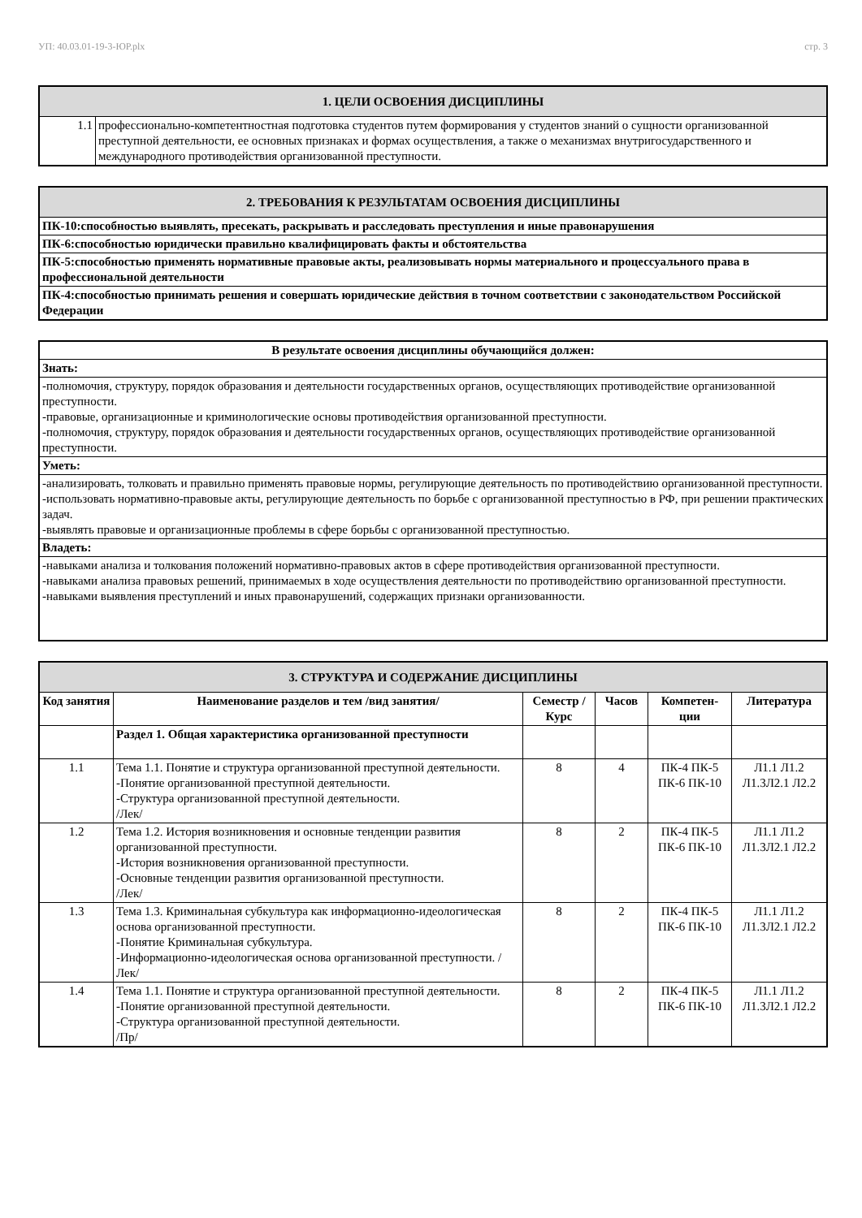УП: 40.03.01-19-3-ЮР.plx стр. 3
| 1. ЦЕЛИ ОСВОЕНИЯ ДИСЦИПЛИНЫ | |
| 1.1 | профессионально-компетентностная подготовка студентов путем формирования у студентов знаний о сущности организованной преступной деятельности, ее основных признаках и формах осуществления, а также о механизмах внутригосударственного и международного противодействия организованной преступности. |
| 2. ТРЕБОВАНИЯ К РЕЗУЛЬТАТАМ ОСВОЕНИЯ ДИСЦИПЛИНЫ |
| ПК-10:способностью выявлять, пресекать, раскрывать и расследовать преступления и иные правонарушения |
| ПК-6:способностью юридически правильно квалифицировать факты и обстоятельства |
| ПК-5:способностью применять нормативные правовые акты, реализовывать нормы материального и процессуального права в профессиональной деятельности |
| ПК-4:способностью принимать решения и совершать юридические действия в точном соответствии с законодательством Российской Федерации |
| В результате освоения дисциплины обучающийся должен: |
| Знать: |
| -полномочия, структуру, порядок образования и деятельности государственных органов, осуществляющих противодействие организованной преступности. -правовые, организационные и криминологические основы противодействия организованной преступности. -полномочия, структуру, порядок образования и деятельности государственных органов, осуществляющих противодействие организованной преступности. |
| Уметь: |
| -анализировать, толковать и правильно применять правовые нормы, регулирующие деятельность по противодействию организованной преступности. -использовать нормативно-правовые акты, регулирующие деятельность по борьбе с организованной преступностью в РФ, при решении практических задач. -выявлять правовые и организационные проблемы в сфере борьбы с организованной преступностью. |
| Владеть: |
| -навыками анализа и толкования положений нормативно-правовых актов в сфере противодействия организованной преступности. -навыками анализа правовых решений, принимаемых в ходе осуществления деятельности по противодействию организованной преступности. -навыками выявления преступлений и иных правонарушений, содержащих признаки организованности. |
| 3. СТРУКТУРА И СОДЕРЖАНИЕ ДИСЦИПЛИНЫ | | | | | |
| Код занятия | Наименование разделов и тем /вид занятия/ | Семестр / Курс | Часов | Компетен-ции | Литература |
| | Раздел 1. Общая характеристика организованной преступности | | | | |
| 1.1 | Тема 1.1. Понятие и структура организованной преступной деятельности. -Понятие организованной преступной деятельности. -Структура организованной преступной деятельности. /Лек/ | 8 | 4 | ПК-4 ПК-5 ПК-6 ПК-10 | Л1.1 Л1.2 Л1.3Л2.1 Л2.2 |
| 1.2 | Тема 1.2. История возникновения и основные тенденции развития организованной преступности. -История возникновения организованной преступности. -Основные тенденции развития организованной преступности. /Лек/ | 8 | 2 | ПК-4 ПК-5 ПК-6 ПК-10 | Л1.1 Л1.2 Л1.3Л2.1 Л2.2 |
| 1.3 | Тема 1.3. Криминальная субкультура как информационно-идеологическая основа организованной преступности. -Понятие Криминальная субкультура. -Информационно-идеологическая основа организованной преступности. /Лек/ | 8 | 2 | ПК-4 ПК-5 ПК-6 ПК-10 | Л1.1 Л1.2 Л1.3Л2.1 Л2.2 |
| 1.4 | Тема 1.1. Понятие и структура организованной преступной деятельности. -Понятие организованной преступной деятельности. -Структура организованной преступной деятельности. /Пр/ | 8 | 2 | ПК-4 ПК-5 ПК-6 ПК-10 | Л1.1 Л1.2 Л1.3Л2.1 Л2.2 |